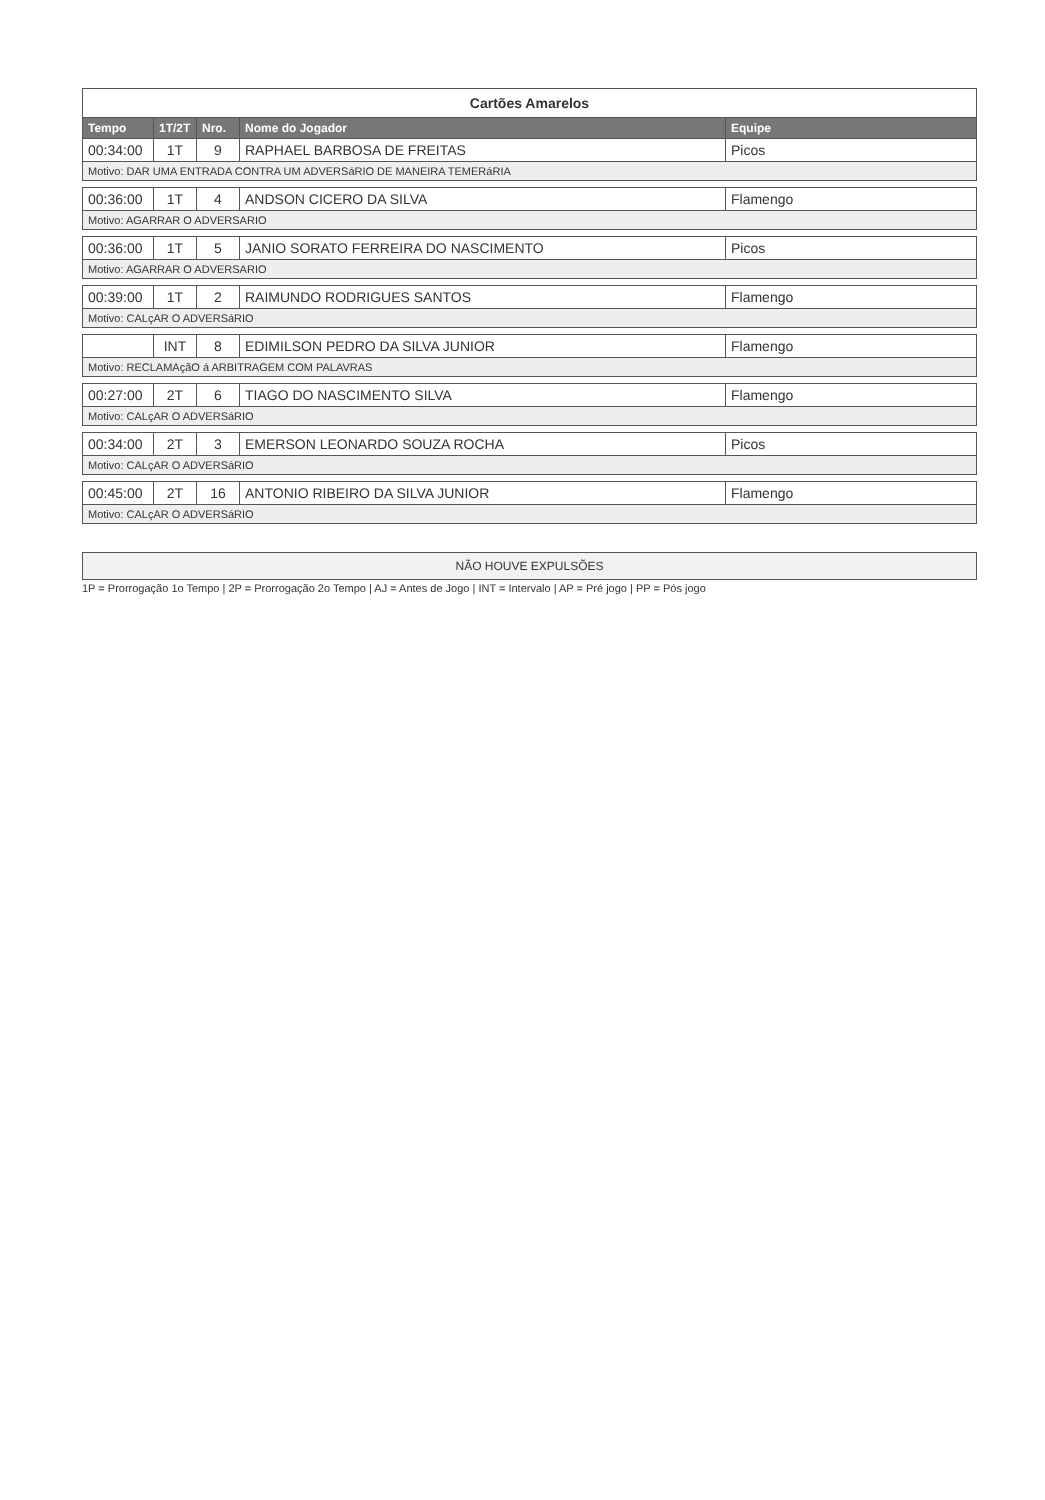Cartões Amarelos
| Tempo | 1T/2T | Nro. | Nome do Jogador | Equipe |
| --- | --- | --- | --- | --- |
| 00:34:00 | 1T | 9 | RAPHAEL BARBOSA DE FREITAS | Picos |
| Motivo: DAR UMA ENTRADA CONTRA UM ADVERSáRIO DE MANEIRA TEMERáRIA | | | | |
| 00:36:00 | 1T | 4 | ANDSON CICERO DA SILVA | Flamengo |
| Motivo: AGARRAR O ADVERSARIO | | | | |
| 00:36:00 | 1T | 5 | JANIO SORATO FERREIRA DO NASCIMENTO | Picos |
| Motivo: AGARRAR O ADVERSARIO | | | | |
| 00:39:00 | 1T | 2 | RAIMUNDO RODRIGUES SANTOS | Flamengo |
| Motivo: CALçAR O ADVERSáRIO | | | | |
| | INT | 8 | EDIMILSON PEDRO DA SILVA JUNIOR | Flamengo |
| Motivo: RECLAMAçãO á ARBITRAGEM COM PALAVRAS | | | | |
| 00:27:00 | 2T | 6 | TIAGO DO NASCIMENTO SILVA | Flamengo |
| Motivo: CALçAR O ADVERSáRIO | | | | |
| 00:34:00 | 2T | 3 | EMERSON LEONARDO SOUZA ROCHA | Picos |
| Motivo: CALçAR O ADVERSáRIO | | | | |
| 00:45:00 | 2T | 16 | ANTONIO RIBEIRO DA SILVA JUNIOR | Flamengo |
| Motivo: CALçAR O ADVERSáRIO | | | | |
NÃO HOUVE EXPULSÕES
1P = Prorrogação 1o Tempo | 2P = Prorrogação 2o Tempo | AJ = Antes de Jogo | INT = Intervalo | AP = Pré jogo | PP = Pós jogo